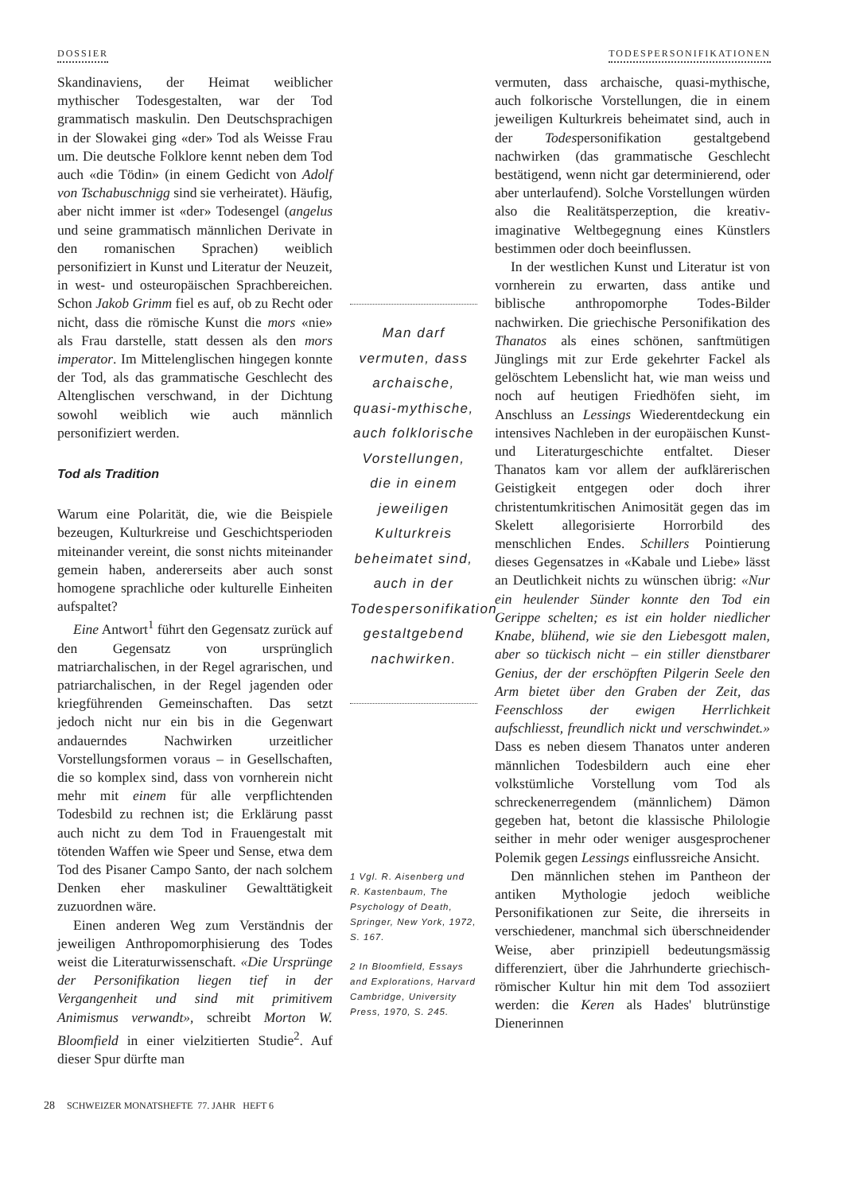DOSSIER TODESPERSONIFIKATIONEN
Skandinaviens, der Heimat weiblicher mythischer Todesgestalten, war der Tod grammatisch maskulin. Den Deutschsprachigen in der Slowakei ging «der» Tod als Weisse Frau um. Die deutsche Folklore kennt neben dem Tod auch «die Tödin» (in einem Gedicht von Adolf von Tschabuschnigg sind sie verheiratet). Häufig, aber nicht immer ist «der» Todesengel (angelus und seine grammatisch männlichen Derivate in den romanischen Sprachen) weiblich personifiziert in Kunst und Literatur der Neuzeit, in west- und osteuropäischen Sprachbereichen. Schon Jakob Grimm fiel es auf, ob zu Recht oder nicht, dass die römische Kunst die mors «nie» als Frau darstelle, statt dessen als den mors imperator. Im Mittelenglischen hingegen konnte der Tod, als das grammatische Geschlecht des Altenglischen verschwand, in der Dichtung sowohl weiblich wie auch männlich personifiziert werden.
Tod als Tradition
Warum eine Polarität, die, wie die Beispiele bezeugen, Kulturkreise und Geschichtsperioden miteinander vereint, die sonst nichts miteinander gemein haben, andererseits aber auch sonst homogene sprachliche oder kulturelle Einheiten aufspaltet?
Eine Antwort<sup>1</sup> führt den Gegensatz zurück auf den Gegensatz von ursprünglich matriarchalischen, in der Regel agrarischen, und patriarchalischen, in der Regel jagenden oder kriegführenden Gemeinschaften. Das setzt jedoch nicht nur ein bis in die Gegenwart andauerndes Nachwirken urzeitlicher Vorstellungsformen voraus – in Gesellschaften, die so komplex sind, dass von vornherein nicht mehr mit einem für alle verpflichtenden Todesbild zu rechnen ist; die Erklärung passt auch nicht zu dem Tod in Frauengestalt mit tötenden Waffen wie Speer und Sense, etwa dem Tod des Pisaner Campo Santo, der nach solchem Denken eher maskuliner Gewalttätigkeit zuzuordnen wäre.
Einen anderen Weg zum Verständnis der jeweiligen Anthropomorphisierung des Todes weist die Literaturwissenschaft. «Die Ursprünge der Personifikation liegen tief in der Vergangenheit und sind mit primitivem Animismus verwandt», schreibt Morton W. Bloomfield in einer vielzitierten Studie<sup>2</sup>. Auf dieser Spur dürfte man
Man darf vermuten, dass archaische, quasi-mythische, auch folklorische Vorstellungen, die in einem jeweiligen Kulturkreis beheimatet sind, auch in der Todespersonifikation gestaltgebend nachwirken.
1 Vgl. R. Aisenberg und R. Kastenbaum, The Psychology of Death, Springer, New York, 1972, S. 167.
2 In Bloomfield, Essays and Explorations, Harvard Cambridge, University Press, 1970, S. 245.
vermuten, dass archaische, quasi-mythische, auch folkorische Vorstellungen, die in einem jeweiligen Kulturkreis beheimatet sind, auch in der Todespersonifikation gestaltgebend nachwirken (das grammatische Geschlecht bestätigend, wenn nicht gar determinierend, oder aber unterlaufend). Solche Vorstellungen würden also die Realitätsperzeption, die kreativ-imaginative Weltbegegnung eines Künstlers bestimmen oder doch beeinflussen.
In der westlichen Kunst und Literatur ist von vornherein zu erwarten, dass antike und biblische anthropomorphe Todes-Bilder nachwirken. Die griechische Personifikation des Thanatos als eines schönen, sanftmütigen Jünglings mit zur Erde gekehrter Fackel als gelöschtem Lebenslicht hat, wie man weiss und noch auf heutigen Friedhöfen sieht, im Anschluss an Lessings Wiederentdeckung ein intensives Nachleben in der europäischen Kunst- und Literaturgeschichte entfaltet. Dieser Thanatos kam vor allem der aufklärerischen Geistigkeit entgegen oder doch ihrer christentumkritischen Animosität gegen das im Skelett allegorisierte Horrorbild des menschlichen Endes. Schillers Pointierung dieses Gegensatzes in «Kabale und Liebe» lässt an Deutlichkeit nichts zu wünschen übrig: «Nur ein heulender Sünder konnte den Tod ein Gerippe schelten; es ist ein holder niedlicher Knabe, blühend, wie sie den Liebesgott malen, aber so tückisch nicht – ein stiller dienstbarer Genius, der der erschöpften Pilgerin Seele den Arm bietet über den Graben der Zeit, das Feenschloss der ewigen Herrlichkeit aufschliesst, freundlich nickt und verschwindet.» Dass es neben diesem Thanatos unter anderen männlichen Todesbildern auch eine eher volkstümliche Vorstellung vom Tod als schreckenerregendem (männlichem) Dämon gegeben hat, betont die klassische Philologie seither in mehr oder weniger ausgesprochener Polemik gegen Lessings einflussreiche Ansicht.
Den männlichen stehen im Pantheon der antiken Mythologie jedoch weibliche Personifikationen zur Seite, die ihrerseits in verschiedener, manchmal sich überschneidender Weise, aber prinzipiell bedeutungsmässig differenziert, über die Jahrhunderte griechisch-römischer Kultur hin mit dem Tod assoziiert werden: die Keren als Hades' blutrünstige Dienerinnen
28 SCHWEIZER MONATSHEFTE 77. JAHR HEFT 6